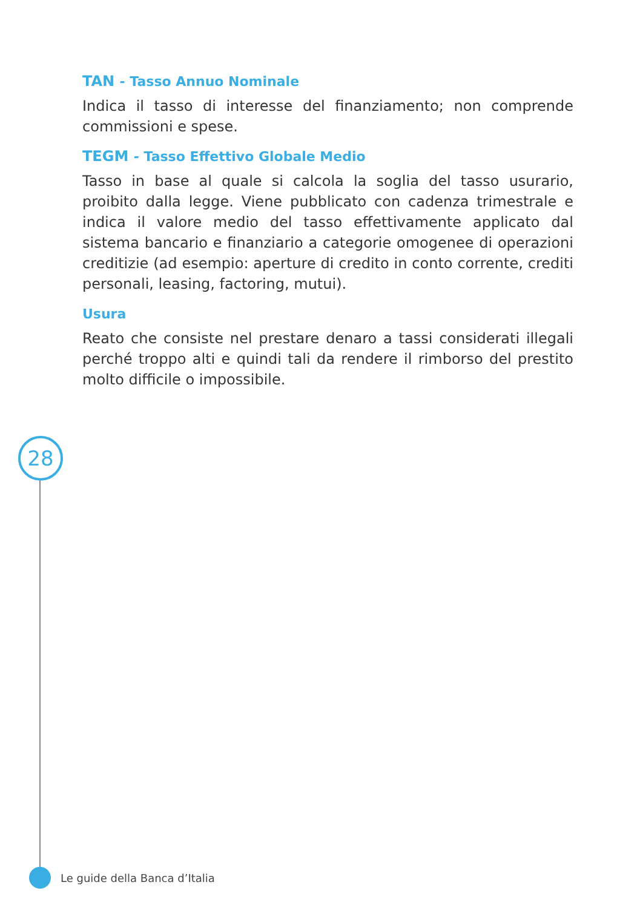TAN - Tasso Annuo Nominale
Indica il tasso di interesse del finanziamento; non comprende commissioni e spese.
TEGM - Tasso Effettivo Globale Medio
Tasso in base al quale si calcola la soglia del tasso usurario, proibito dalla legge. Viene pubblicato con cadenza trimestrale e indica il valore medio del tasso effettivamente applicato dal sistema bancario e finanziario a categorie omogenee di operazioni creditizie (ad esempio: aperture di credito in conto corrente, crediti personali, leasing, factoring, mutui).
Usura
Reato che consiste nel prestare denaro a tassi considerati illegali perché troppo alti e quindi tali da rendere il rimborso del prestito molto difficile o impossibile.
28
Le guide della Banca d’Italia